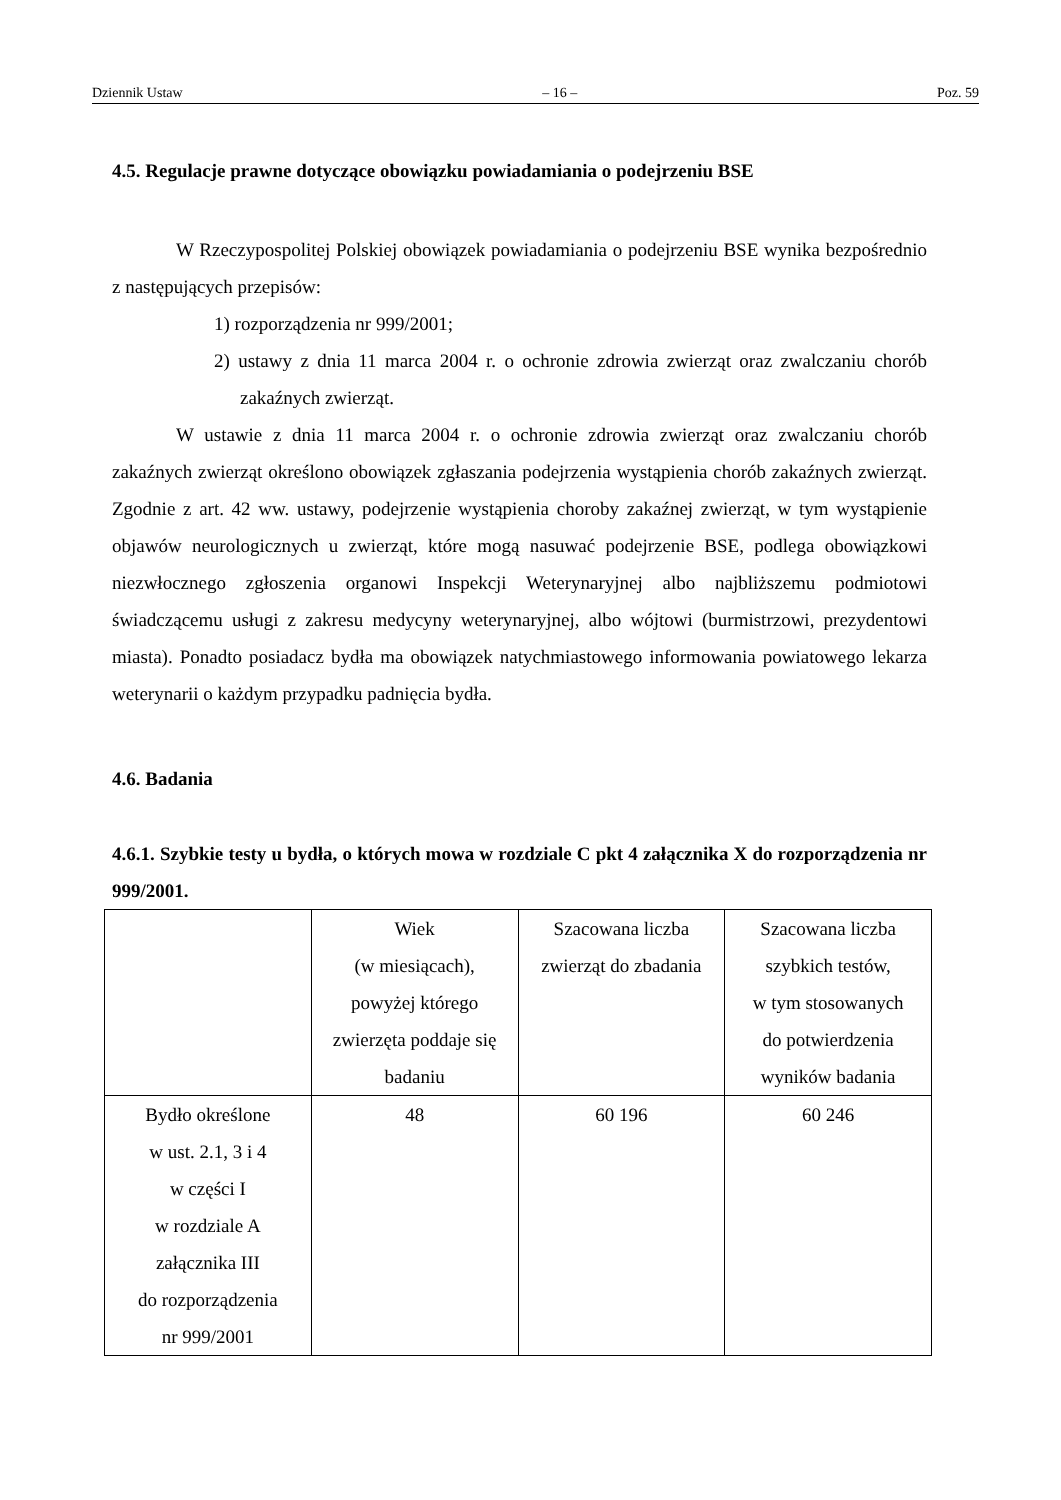Dziennik Ustaw – 16 – Poz. 59
4.5. Regulacje prawne dotyczące obowiązku powiadamiania o podejrzeniu BSE
W Rzeczypospolitej Polskiej obowiązek powiadamiania o podejrzeniu BSE wynika bezpośrednio z następujących przepisów:
1) rozporządzenia nr 999/2001;
2) ustawy z dnia 11 marca 2004 r. o ochronie zdrowia zwierząt oraz zwalczaniu chorób zakaźnych zwierząt.
W ustawie z dnia 11 marca 2004 r. o ochronie zdrowia zwierząt oraz zwalczaniu chorób zakaźnych zwierząt określono obowiązek zgłaszania podejrzenia wystąpienia chorób zakaźnych zwierząt. Zgodnie z art. 42 ww. ustawy, podejrzenie wystąpienia choroby zakaźnej zwierząt, w tym wystąpienie objawów neurologicznych u zwierząt, które mogą nasuwać podejrzenie BSE, podlega obowiązkowi niezwłocznego zgłoszenia organowi Inspekcji Weterynaryjnej albo najbliższemu podmiotowi świadczącemu usługi z zakresu medycyny weterynaryjnej, albo wójtowi (burmistrzowi, prezydentowi miasta). Ponadto posiadacz bydła ma obowiązek natychmiastowego informowania powiatowego lekarza weterynarii o każdym przypadku padnięcia bydła.
4.6. Badania
4.6.1. Szybkie testy u bydła, o których mowa w rozdziale C pkt 4 załącznika X do rozporządzenia nr 999/2001.
| | Wiek (w miesiącach), powyżej którego zwierzęta poddaje się badaniu | Szacowana liczba zwierząt do zbadania | Szacowana liczba szybkich testów, w tym stosowanych do potwierdzenia wyników badania |
| Bydło określone w ust. 2.1, 3 i 4 w części I w rozdziale A załącznika III do rozporządzenia nr 999/2001 | 48 | 60 196 | 60 246 |